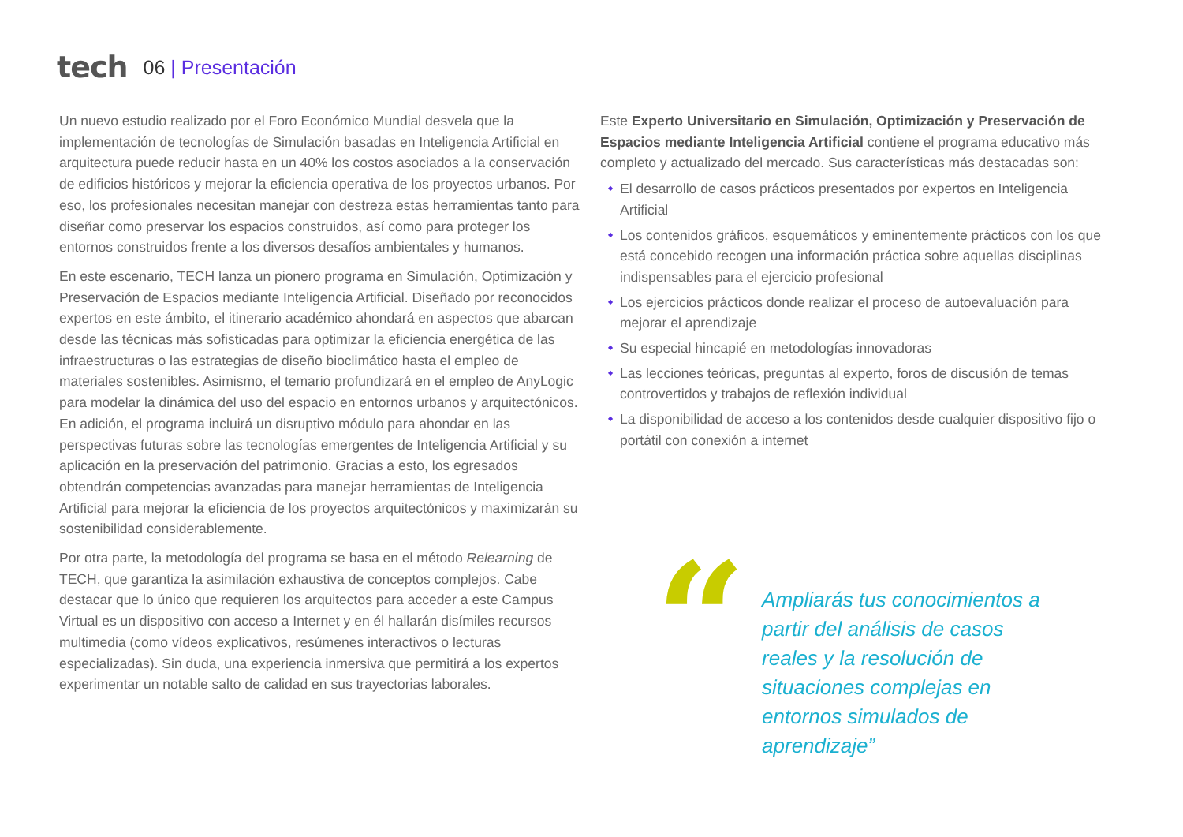tech 06 | Presentación
Un nuevo estudio realizado por el Foro Económico Mundial desvela que la implementación de tecnologías de Simulación basadas en Inteligencia Artificial en arquitectura puede reducir hasta en un 40% los costos asociados a la conservación de edificios históricos y mejorar la eficiencia operativa de los proyectos urbanos. Por eso, los profesionales necesitan manejar con destreza estas herramientas tanto para diseñar como preservar los espacios construidos, así como para proteger los entornos construidos frente a los diversos desafíos ambientales y humanos.
En este escenario, TECH lanza un pionero programa en Simulación, Optimización y Preservación de Espacios mediante Inteligencia Artificial. Diseñado por reconocidos expertos en este ámbito, el itinerario académico ahondará en aspectos que abarcan desde las técnicas más sofisticadas para optimizar la eficiencia energética de las infraestructuras o las estrategias de diseño bioclimático hasta el empleo de materiales sostenibles. Asimismo, el temario profundizará en el empleo de AnyLogic para modelar la dinámica del uso del espacio en entornos urbanos y arquitectónicos. En adición, el programa incluirá un disruptivo módulo para ahondar en las perspectivas futuras sobre las tecnologías emergentes de Inteligencia Artificial y su aplicación en la preservación del patrimonio. Gracias a esto, los egresados obtendrán competencias avanzadas para manejar herramientas de Inteligencia Artificial para mejorar la eficiencia de los proyectos arquitectónicos y maximizarán su sostenibilidad considerablemente.
Por otra parte, la metodología del programa se basa en el método Relearning de TECH, que garantiza la asimilación exhaustiva de conceptos complejos. Cabe destacar que lo único que requieren los arquitectos para acceder a este Campus Virtual es un dispositivo con acceso a Internet y en él hallarán disímiles recursos multimedia (como vídeos explicativos, resúmenes interactivos o lecturas especializadas). Sin duda, una experiencia inmersiva que permitirá a los expertos experimentar un notable salto de calidad en sus trayectorias laborales.
Este Experto Universitario en Simulación, Optimización y Preservación de Espacios mediante Inteligencia Artificial contiene el programa educativo más completo y actualizado del mercado. Sus características más destacadas son:
El desarrollo de casos prácticos presentados por expertos en Inteligencia Artificial
Los contenidos gráficos, esquemáticos y eminentemente prácticos con los que está concebido recogen una información práctica sobre aquellas disciplinas indispensables para el ejercicio profesional
Los ejercicios prácticos donde realizar el proceso de autoevaluación para mejorar el aprendizaje
Su especial hincapié en metodologías innovadoras
Las lecciones teóricas, preguntas al experto, foros de discusión de temas controvertidos y trabajos de reflexión individual
La disponibilidad de acceso a los contenidos desde cualquier dispositivo fijo o portátil con conexión a internet
“
Ampliarás tus conocimientos a partir del análisis de casos reales y la resolución de situaciones complejas en entornos simulados de aprendizaje”